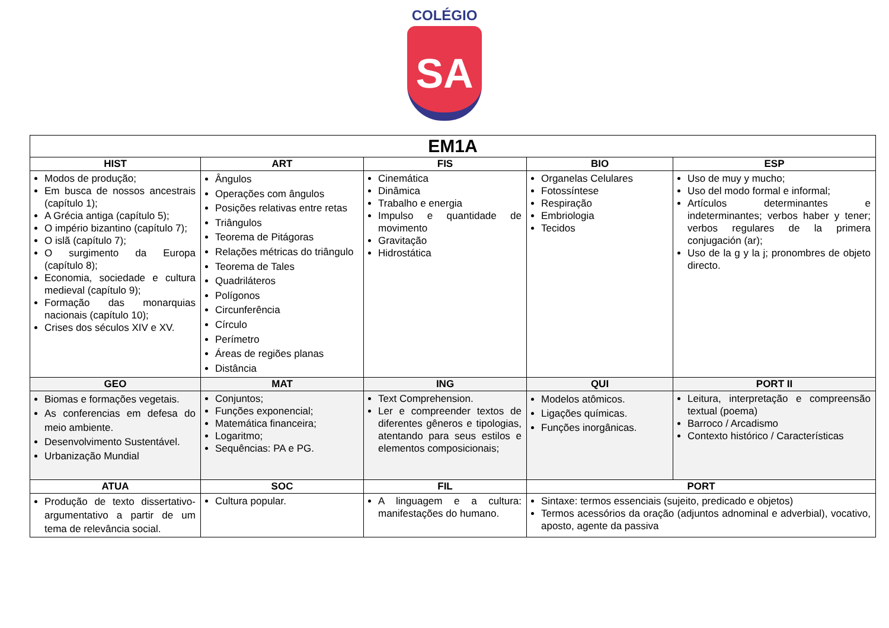COLÉGIO
SA
| EM1A | | | | |
| --- | --- | --- | --- | --- |
| HIST | ART | FIS | BIO | ESP |
| Modos de produção; Em busca de nossos ancestrais (capítulo 1); A Grécia antiga (capítulo 5); O império bizantino (capítulo 7); O islã (capítulo 7); O surgimento da Europa (capítulo 8); Economia, sociedade e cultura medieval (capítulo 9); Formação das monarquias nacionais (capítulo 10); Crises dos séculos XIV e XV. | Ângulos Operações com ângulos Posições relativas entre retas Triângulos Teorema de Pitágoras Relações métricas do triângulo Teorema de Tales Quadriláteros Polígonos Circunferência Círculo Perímetro Áreas de regiões planas Distância | Cinemática Dinâmica Trabalho e energia Impulso e quantidade de movimento Gravitação Hidrostática | Organelas Celulares Fotossíntese Respiração Embriologia Tecidos | Uso de muy y mucho; Uso del modo formal e informal; Artículos determinantes e indeterminantes; verbos haber y tener; verbos regulares de la primera conjugación (ar); Uso de la g y la j; pronombres de objeto directo. |
| GEO | MAT | ING | QUI | PORT II |
| Biomas e formações vegetais. As conferencias em defesa do meio ambiente. Desenvolvimento Sustentável. Urbanização Mundial | Conjuntos; Funções exponencial; Matemática financeira; Logaritmo; Sequências: PA e PG. | Text Comprehension. Ler e compreender textos de diferentes gêneros e tipologias, atentando para seus estilos e elementos composicionais; | Modelos atômicos. Ligações químicas. Funções inorgânicas. | Leitura, interpretação e compreensão textual (poema) Barroco / Arcadismo Contexto histórico / Características |
| ATUA | SOC | FIL | PORT | |
| Produção de texto dissertativo-argumentativo a partir de um tema de relevância social. | Cultura popular. | A linguagem e a cultura: manifestações do humano. | Sintaxe: termos essenciais (sujeito, predicado e objetos) Termos acessórios da oração (adjuntos adnominal e adverbial), vocativo, aposto, agente da passiva | |